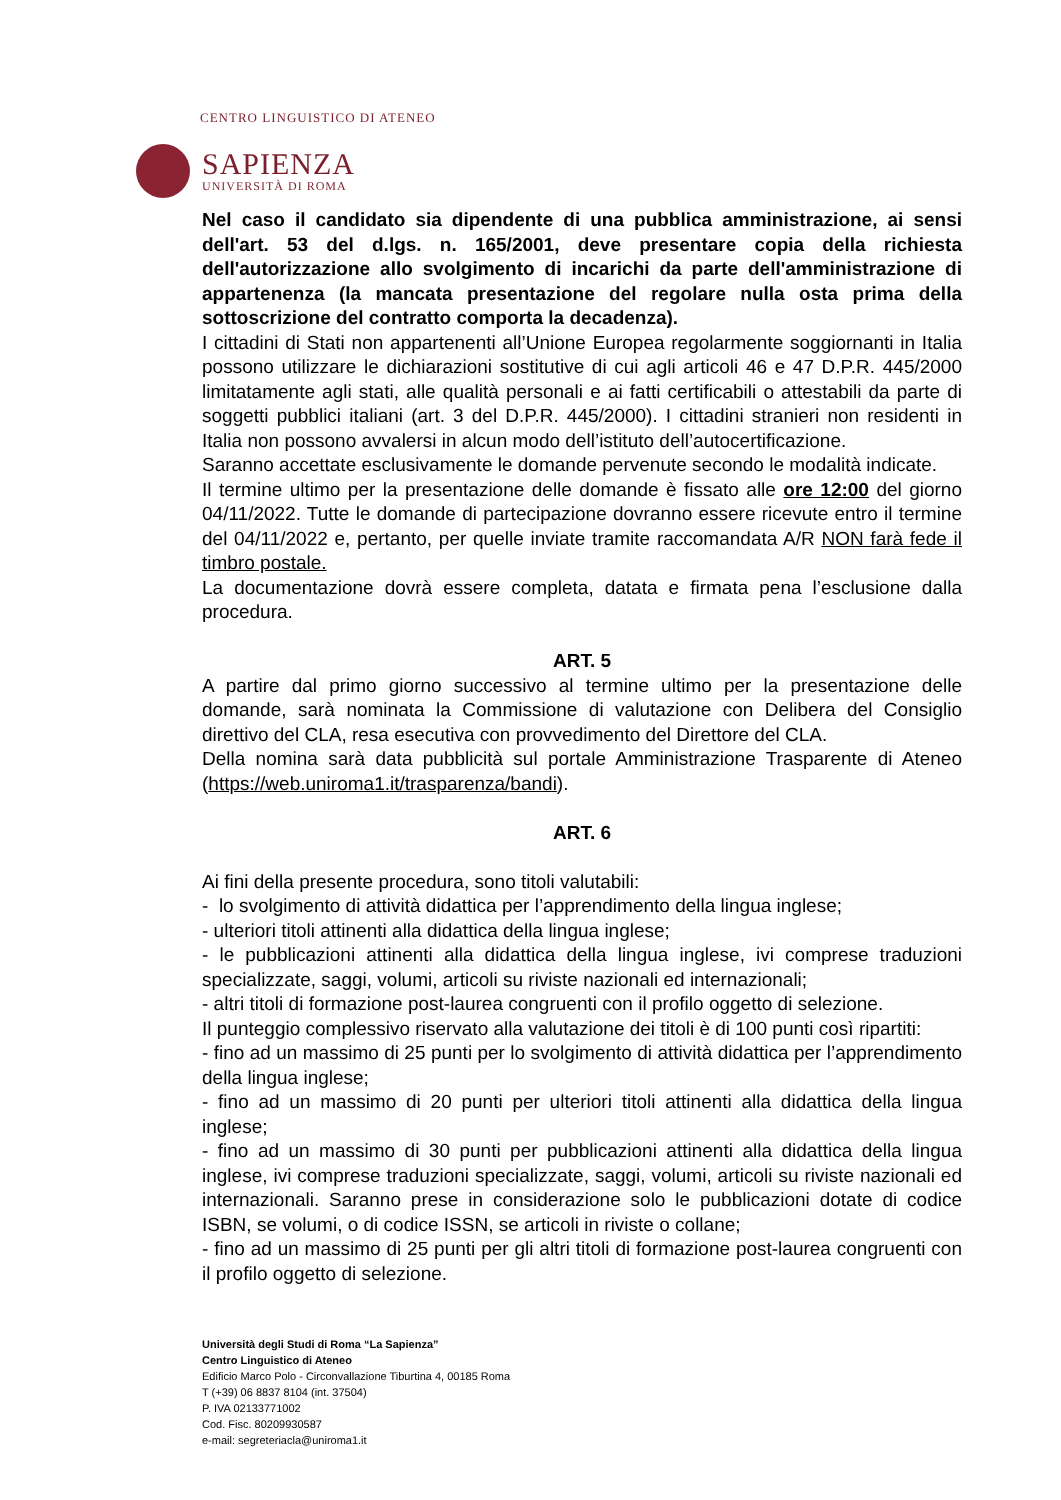CENTRO LINGUISTICO DI ATENEO
SAPIENZA
UNIVERSITÀ DI ROMA
Nel caso il candidato sia dipendente di una pubblica amministrazione, ai sensi dell'art. 53 del d.lgs. n. 165/2001, deve presentare copia della richiesta dell'autorizzazione allo svolgimento di incarichi da parte dell'amministrazione di appartenenza (la mancata presentazione del regolare nulla osta prima della sottoscrizione del contratto comporta la decadenza).
I cittadini di Stati non appartenenti all’Unione Europea regolarmente soggiornanti in Italia possono utilizzare le dichiarazioni sostitutive di cui agli articoli 46 e 47 D.P.R. 445/2000 limitatamente agli stati, alle qualità personali e ai fatti certificabili o attestabili da parte di soggetti pubblici italiani (art. 3 del D.P.R. 445/2000). I cittadini stranieri non residenti in Italia non possono avvalersi in alcun modo dell’istituto dell’autocertificazione.
Saranno accettate esclusivamente le domande pervenute secondo le modalità indicate.
Il termine ultimo per la presentazione delle domande è fissato alle ore 12:00 del giorno 04/11/2022. Tutte le domande di partecipazione dovranno essere ricevute entro il termine del 04/11/2022 e, pertanto, per quelle inviate tramite raccomandata A/R NON farà fede il timbro postale.
La documentazione dovrà essere completa, datata e firmata pena l’esclusione dalla procedura.
ART. 5
A partire dal primo giorno successivo al termine ultimo per la presentazione delle domande, sarà nominata la Commissione di valutazione con Delibera del Consiglio direttivo del CLA, resa esecutiva con provvedimento del Direttore del CLA.
Della nomina sarà data pubblicità sul portale Amministrazione Trasparente di Ateneo (https://web.uniroma1.it/trasparenza/bandi).
ART. 6
Ai fini della presente procedura, sono titoli valutabili:
- lo svolgimento di attività didattica per l’apprendimento della lingua inglese;
- ulteriori titoli attinenti alla didattica della lingua inglese;
- le pubblicazioni attinenti alla didattica della lingua inglese, ivi comprese traduzioni specializzate, saggi, volumi, articoli su riviste nazionali ed internazionali;
- altri titoli di formazione post-laurea congruenti con il profilo oggetto di selezione.
Il punteggio complessivo riservato alla valutazione dei titoli è di 100 punti così ripartiti:
- fino ad un massimo di 25 punti per lo svolgimento di attività didattica per l’apprendimento della lingua inglese;
- fino ad un massimo di 20 punti per ulteriori titoli attinenti alla didattica della lingua inglese;
- fino ad un massimo di 30 punti per pubblicazioni attinenti alla didattica della lingua inglese, ivi comprese traduzioni specializzate, saggi, volumi, articoli su riviste nazionali ed internazionali. Saranno prese in considerazione solo le pubblicazioni dotate di codice ISBN, se volumi, o di codice ISSN, se articoli in riviste o collane;
- fino ad un massimo di 25 punti per gli altri titoli di formazione post-laurea congruenti con il profilo oggetto di selezione.
Università degli Studi di Roma “La Sapienza”
Centro Linguistico di Ateneo
Edificio Marco Polo - Circonvallazione Tiburtina 4, 00185 Roma
T (+39) 06 8837 8104 (int. 37504)
P. IVA 02133771002
Cod. Fisc. 80209930587
e-mail: segreteriacla@uniroma1.it